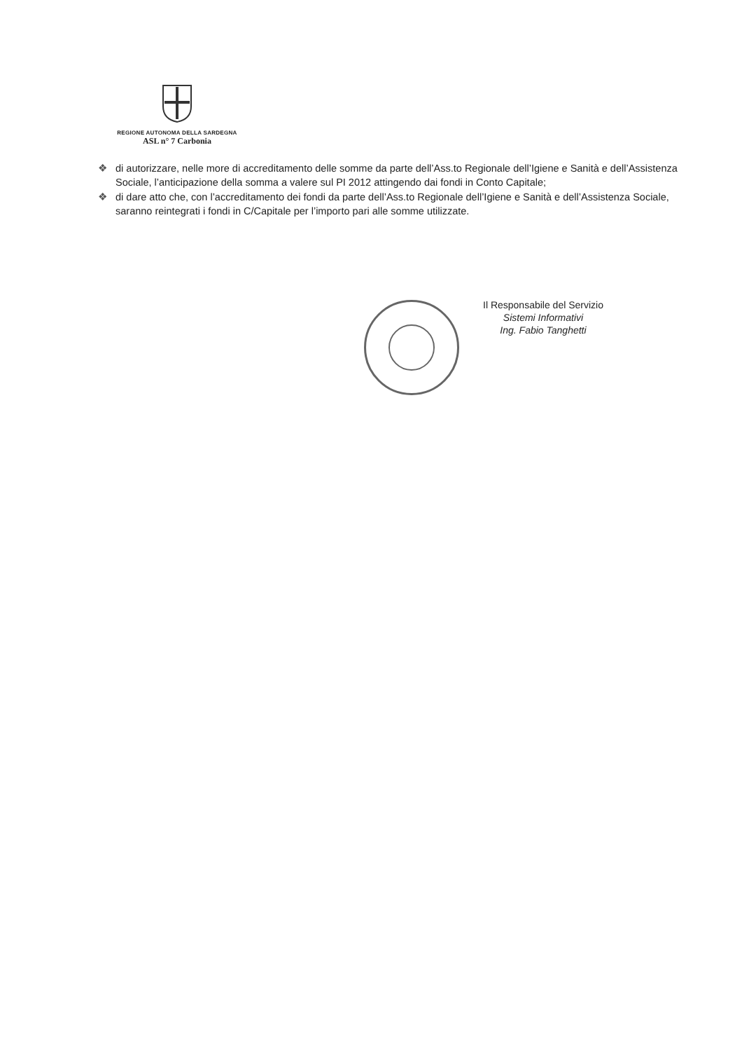REGIONE AUTONOMA DELLA SARDEGNA
ASL n° 7 Carbonia
❖ di autorizzare, nelle more di accreditamento delle somme da parte dell’Ass.to Regionale dell’Igiene e Sanità e dell’Assistenza Sociale, l’anticipazione della somma a valere sul PI 2012 attingendo dai fondi in Conto Capitale;
❖ di dare atto che, con l’accreditamento dei fondi da parte dell’Ass.to Regionale dell’Igiene e Sanità e dell’Assistenza Sociale, saranno reintegrati i fondi in C/Capitale per l’importo pari alle somme utilizzate.
Il Responsabile del Servizio
Sistemi Informativi
Ing. Fabio Tanghetti